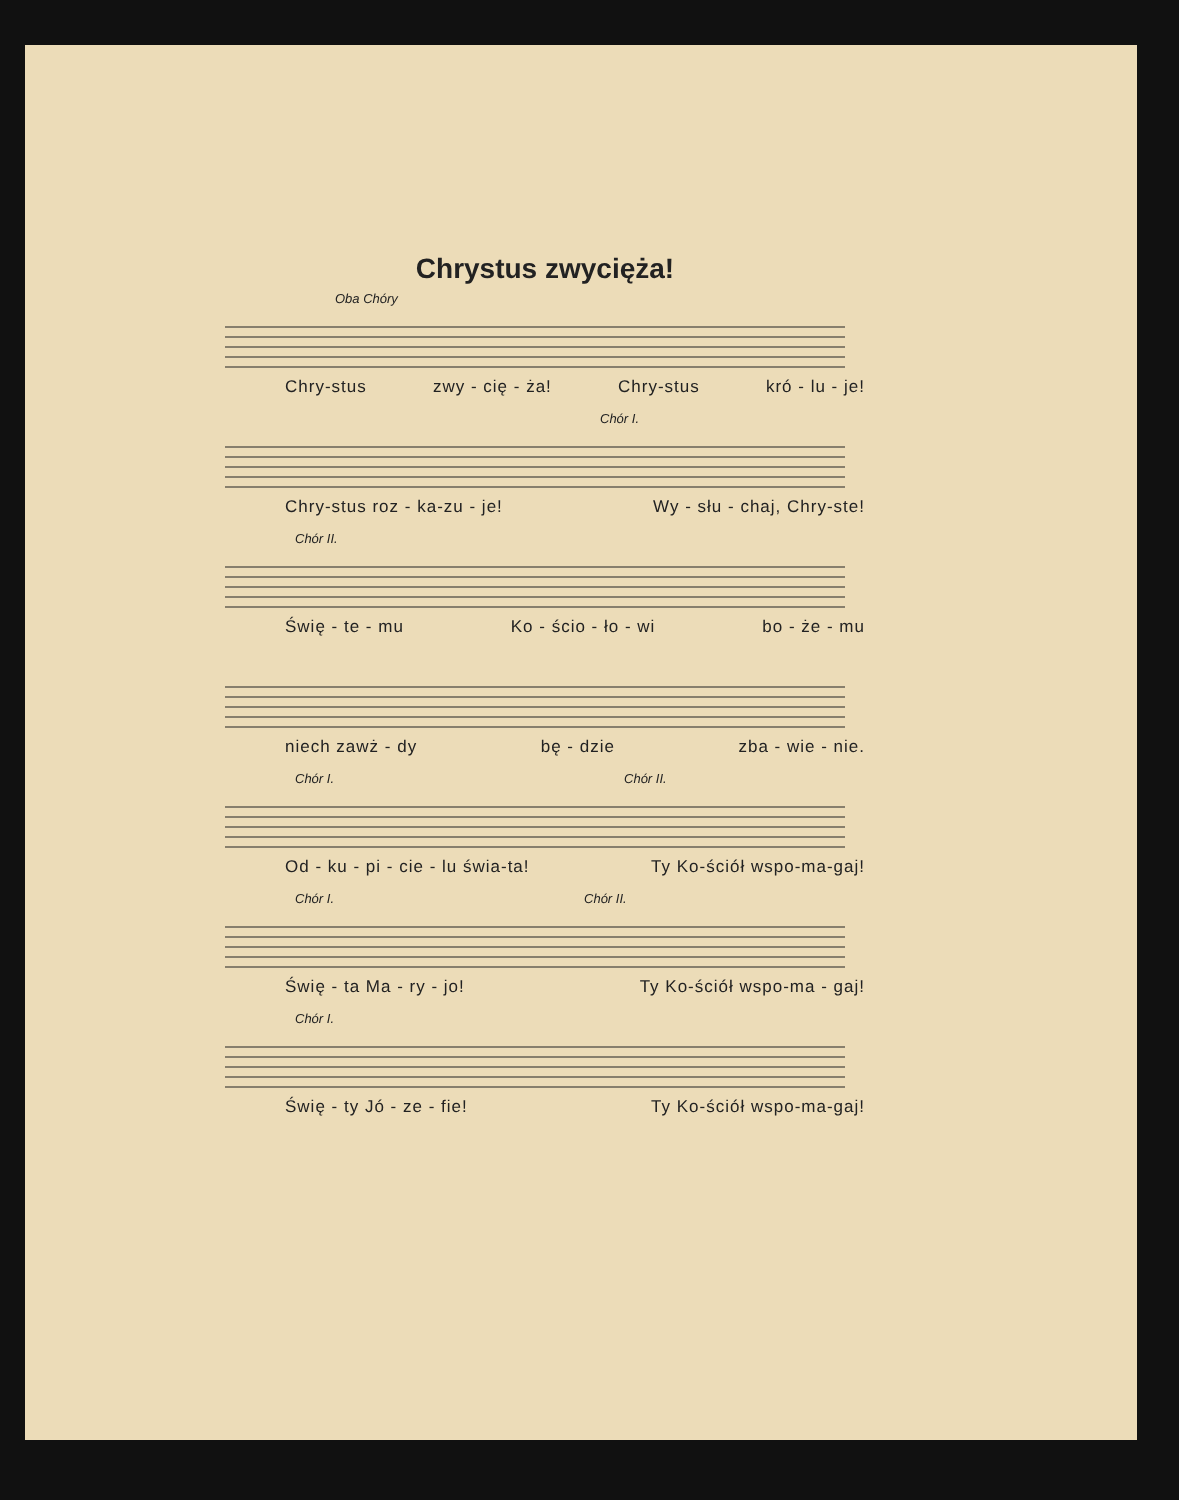Chrystus zwycięża!
Oba Chóry
Chry-stus zwy - cię - ża! Chry-stus kró - lu - je!
Chór I.
Chry-stus roz - ka-zu - je! Wy - słu - chaj, Chry-ste!
Chór II.
Świę - te - mu Ko - ścio - ło - wi bo - że - mu
niech zawż - dy bę - dzie zba - wie - nie.
Chór I. Chór II.
Od - ku - pi - cie - lu świa-ta! Ty Ko-ściół wspo-ma-gaj!
Chór I. Chór II.
Świę - ta Ma - ry - jo! Ty Ko-ściół wspo-ma - gaj!
Chór I.
Świę - ty Jó - ze - fie! Ty Ko-ściół wspo-ma-gaj!